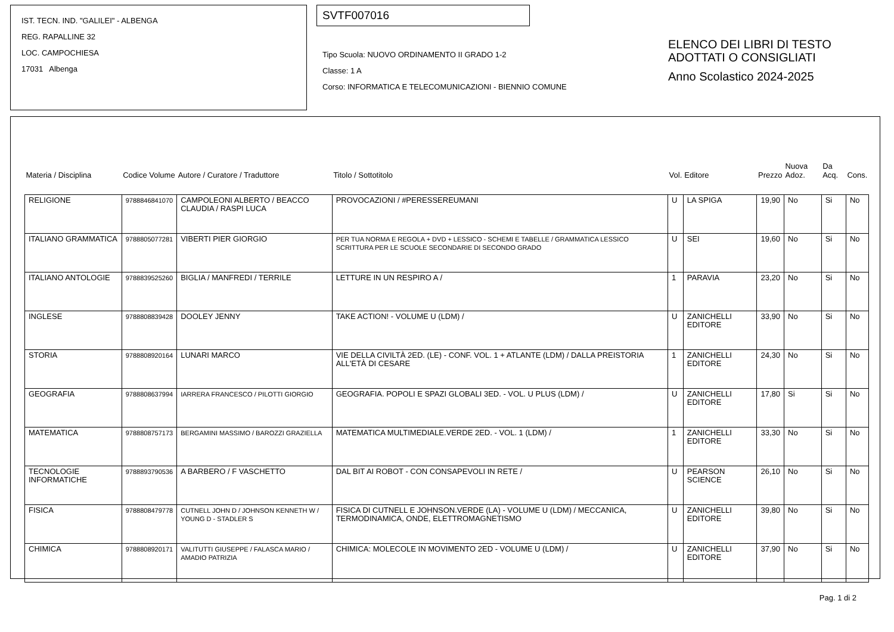IST. TECN. IND. "GALILEI" - ALBENGA
REG. RAPALLINE 32
LOC. CAMPOCHIESA
17031 Albenga
SVTF007016
Tipo Scuola: NUOVO ORDINAMENTO II GRADO 1-2
Classe: 1 A
Corso: INFORMATICA E TELECOMUNICAZIONI - BIENNIO COMUNE
ELENCO DEI LIBRI DI TESTO
ADOTTATI O CONSIGLIATI
Anno Scolastico 2024-2025
| Materia / Disciplina | Codice Volume | Autore / Curatore / Traduttore | Titolo / Sottotitolo | Vol. | Editore | Prezzo | Nuova Adoz. | Da Acq. | Cons. |
| --- | --- | --- | --- | --- | --- | --- | --- | --- | --- |
| RELIGIONE | 9788846841070 | CAMPOLEONI ALBERTO / BEACCO CLAUDIA / RASPI LUCA | PROVOCAZIONI / #PERESSEREUMANI | U | LA SPIGA | 19,90 | No | Si | No |
| ITALIANO GRAMMATICA | 9788805077281 | VIBERTI PIER GIORGIO | PER TUA NORMA E REGOLA + DVD + LESSICO - SCHEMI E TABELLE / GRAMMATICA LESSICO SCRITTURA PER LE SCUOLE SECONDARIE DI SECONDO GRADO | U | SEI | 19,60 | No | Si | No |
| ITALIANO ANTOLOGIE | 9788839525260 | BIGLIA / MANFREDI / TERRILE | LETTURE IN UN RESPIRO A / | 1 | PARAVIA | 23,20 | No | Si | No |
| INGLESE | 9788808839428 | DOOLEY JENNY | TAKE ACTION! - VOLUME U (LDM) / | U | ZANICHELLI EDITORE | 33,90 | No | Si | No |
| STORIA | 9788808920164 | LUNARI MARCO | VIE DELLA CIVILTÀ 2ED. (LE) - CONF. VOL. 1 + ATLANTE (LDM) / DALLA PREISTORIA ALL'ETÀ DI CESARE | 1 | ZANICHELLI EDITORE | 24,30 | No | Si | No |
| GEOGRAFIA | 9788808637994 | IARRERA FRANCESCO / PILOTTI GIORGIO | GEOGRAFIA. POPOLI E SPAZI GLOBALI 3ED. - VOL. U PLUS (LDM) / | U | ZANICHELLI EDITORE | 17,80 | Si | Si | No |
| MATEMATICA | 9788808757173 | BERGAMINI MASSIMO / BAROZZI GRAZIELLA | MATEMATICA MULTIMEDIALE.VERDE 2ED. - VOL. 1 (LDM) / | 1 | ZANICHELLI EDITORE | 33,30 | No | Si | No |
| TECNOLOGIE INFORMATICHE | 9788893790536 | A BARBERO / F VASCHETTO | DAL BIT AI ROBOT - CON CONSAPEVOLI IN RETE / | U | PEARSON SCIENCE | 26,10 | No | Si | No |
| FISICA | 9788808479778 | CUTNELL JOHN D / JOHNSON KENNETH W / YOUNG D - STADLER S | FISICA DI CUTNELL E JOHNSON.VERDE (LA) - VOLUME U (LDM) / MECCANICA, TERMODINAMICA, ONDE, ELETTROMAGNETISMO | U | ZANICHELLI EDITORE | 39,80 | No | Si | No |
| CHIMICA | 9788808920171 | VALITUTTI GIUSEPPE / FALASCA MARIO / AMADIO PATRIZIA | CHIMICA: MOLECOLE IN MOVIMENTO 2ED - VOLUME U (LDM) / | U | ZANICHELLI EDITORE | 37,90 | No | Si | No |
Pag. 1 di 2